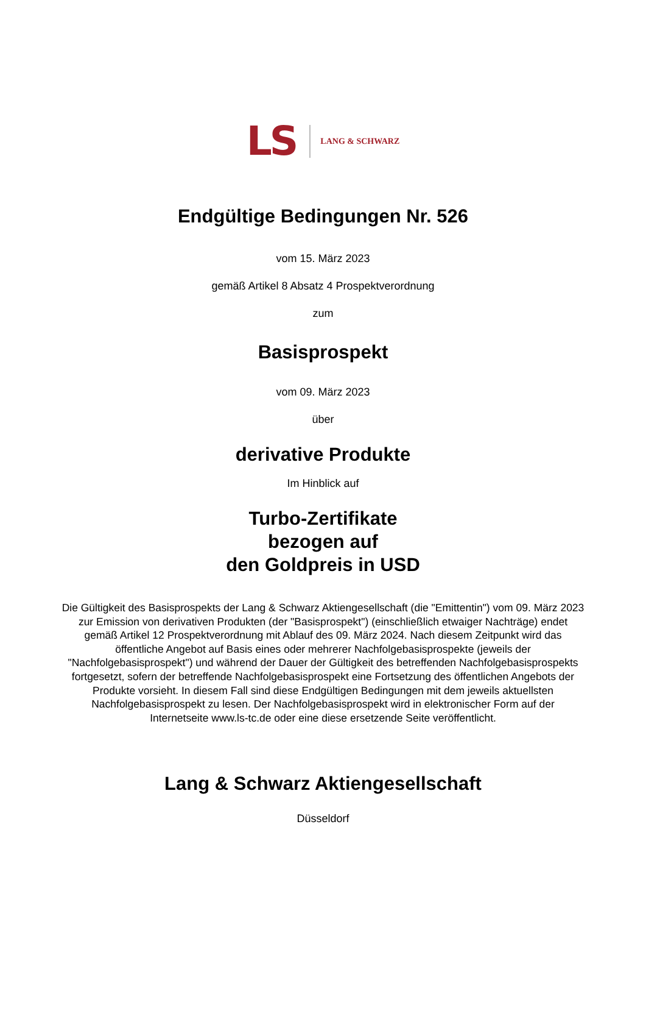LS LANG & SCHWARZ
Endgültige Bedingungen Nr. 526
vom 15. März 2023
gemäß Artikel 8 Absatz 4 Prospektverordnung
zum
Basisprospekt
vom 09. März 2023
über
derivative Produkte
Im Hinblick auf
Turbo-Zertifikate
bezogen auf
den Goldpreis in USD
Die Gültigkeit des Basisprospekts der Lang & Schwarz Aktiengesellschaft (die "Emittentin") vom 09. März 2023 zur Emission von derivativen Produkten (der "Basisprospekt") (einschließlich etwaiger Nachträge) endet gemäß Artikel 12 Prospektverordnung mit Ablauf des 09. März 2024. Nach diesem Zeitpunkt wird das öffentliche Angebot auf Basis eines oder mehrerer Nachfolgebasisprospekte (jeweils der "Nachfolgebasisprospekt") und während der Dauer der Gültigkeit des betreffenden Nachfolgebasisprospekts fortgesetzt, sofern der betreffende Nachfolgebasisprospekt eine Fortsetzung des öffentlichen Angebots der Produkte vorsieht. In diesem Fall sind diese Endgültigen Bedingungen mit dem jeweils aktuellsten Nachfolgebasisprospekt zu lesen. Der Nachfolgebasisprospekt wird in elektronischer Form auf der Internetseite www.ls-tc.de oder eine diese ersetzende Seite veröffentlicht.
Lang & Schwarz Aktiengesellschaft
Düsseldorf